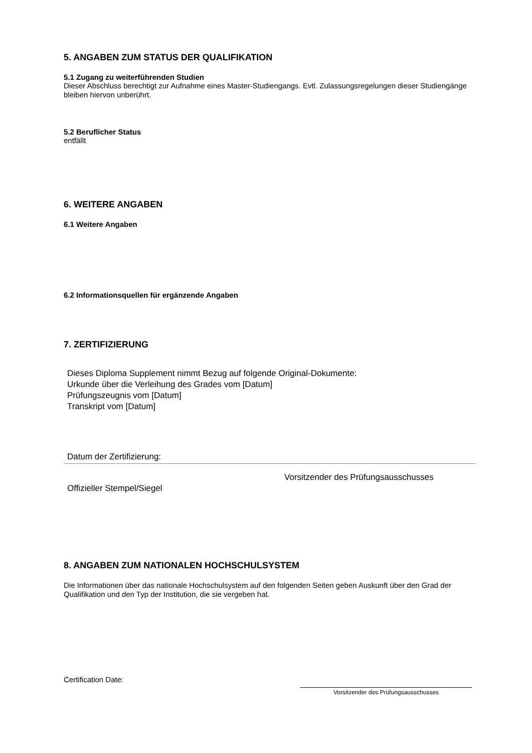5. ANGABEN ZUM STATUS DER QUALIFIKATION
5.1 Zugang zu weiterführenden Studien
Dieser Abschluss berechtigt zur Aufnahme eines Master-Studiengangs. Evtl. Zulassungsregelungen dieser Studiengänge bleiben hiervon unberührt.
5.2 Beruflicher Status
entfällt
6. WEITERE ANGABEN
6.1 Weitere Angaben
6.2 Informationsquellen für ergänzende Angaben
7. ZERTIFIZIERUNG
Dieses Diploma Supplement nimmt Bezug auf folgende Original-Dokumente:
Urkunde über die Verleihung des Grades vom [Datum]
Prüfungszeugnis vom [Datum]
Transkript vom [Datum]
Datum der Zertifizierung:
Vorsitzender des Prüfungsausschusses
Offizieller Stempel/Siegel
8. ANGABEN ZUM NATIONALEN HOCHSCHULSYSTEM
Die Informationen über das nationale Hochschulsystem auf den folgenden Seiten geben Auskunft über den Grad der Qualifikation und den Typ der Institution, die sie vergeben hat.
Certification Date:
Vorsitzender des Prüfungsausschusses